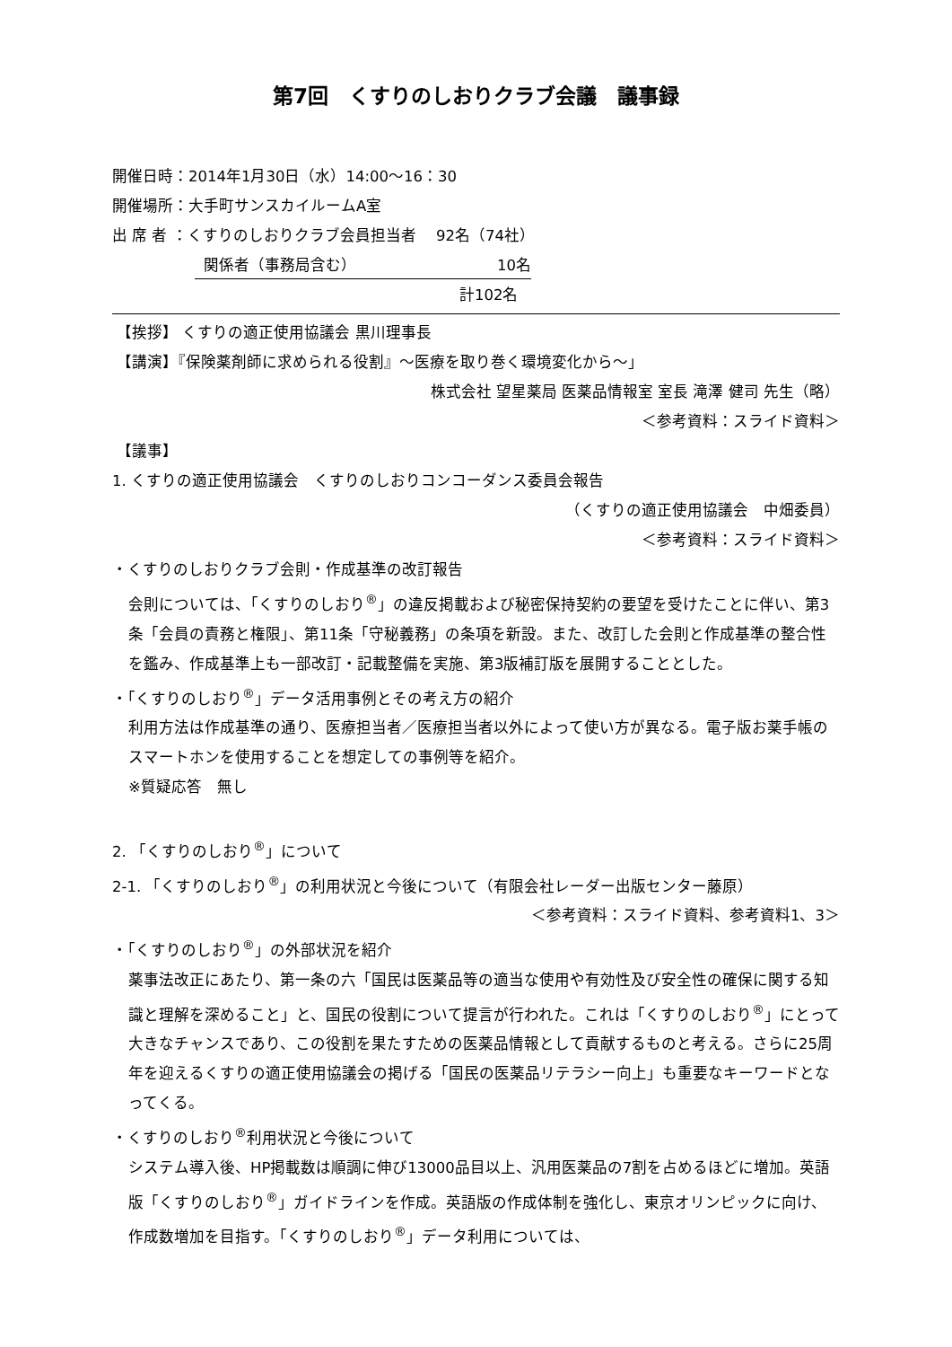第7回　くすりのしおりクラブ会議　議事録
開催日時：2014年1月30日（水）14:00～16：30
開催場所：大手町サンスカイルームA室
出 席 者 ：くすりのしおりクラブ会員担当者　 92名（74社）
関係者（事務局含む） 10名
計102名
【挨拶】 くすりの適正使用協議会 黒川理事長
【講演】『保険薬剤師に求められる役割』～医療を取り巻く環境変化から～」
株式会社 望星薬局 医薬品情報室 室長 滝澤 健司 先生（略）
＜参考資料：スライド資料＞
【議事】
1. くすりの適正使用協議会　くすりのしおりコンコーダンス委員会報告
（くすりの適正使用協議会　中畑委員）
＜参考資料：スライド資料＞
・くすりのしおりクラブ会則・作成基準の改訂報告
会則については、「くすりのしおり<sup>®</sup>」の違反掲載および秘密保持契約の要望を受けたことに伴い、第3条「会員の責務と権限」、第11条「守秘義務」の条項を新設。また、改訂した会則と作成基準の整合性を鑑み、作成基準上も一部改訂・記載整備を実施、第3版補訂版を展開することとした。
・「くすりのしおり<sup>®</sup>」データ活用事例とその考え方の紹介
利用方法は作成基準の通り、医療担当者／医療担当者以外によって使い方が異なる。電子版お薬手帳のスマートホンを使用することを想定しての事例等を紹介。
※質疑応答　無し
2. 「くすりのしおり<sup>®</sup>」について
2-1. 「くすりのしおり<sup>®</sup>」の利用状況と今後について（有限会社レーダー出版センター藤原）
＜参考資料：スライド資料、参考資料1、3＞
・「くすりのしおり<sup>®</sup>」の外部状況を紹介
薬事法改正にあたり、第一条の六「国民は医薬品等の適当な使用や有効性及び安全性の確保に関する知識と理解を深めること」と、国民の役割について提言が行われた。これは「くすりのしおり<sup>®</sup>」にとって大きなチャンスであり、この役割を果たすための医薬品情報として貢献するものと考える。さらに25周年を迎えるくすりの適正使用協議会の掲げる「国民の医薬品リテラシー向上」も重要なキーワードとなってくる。
・くすりのしおり<sup>®</sup>利用状況と今後について
システム導入後、HP掲載数は順調に伸び13000品目以上、汎用医薬品の7割を占めるほどに増加。英語版「くすりのしおり<sup>®</sup>」ガイドラインを作成。英語版の作成体制を強化し、東京オリンピックに向け、作成数増加を目指す。「くすりのしおり<sup>®</sup>」データ利用については、